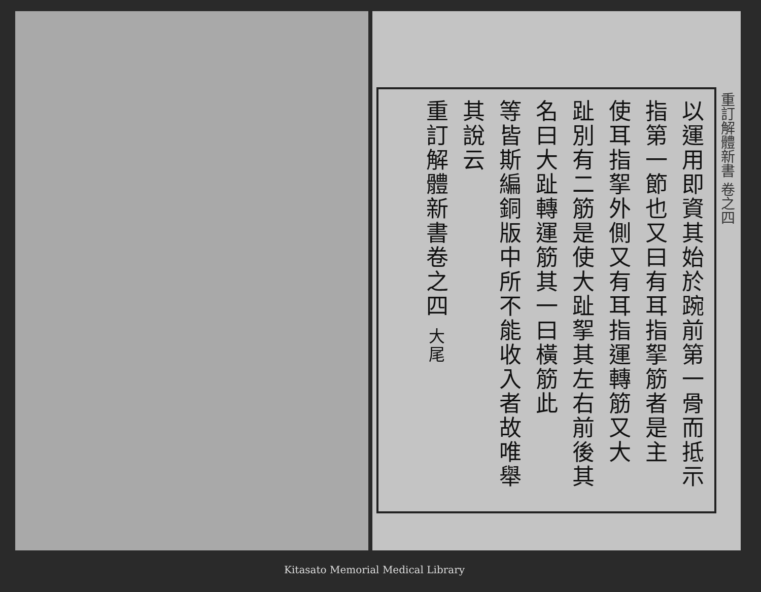重訂解體新書 卷之四
以運用即資其始於踠前第一骨而抵示
指第一節也又曰有耳指挐筋者是主
使耳指挐外側又有耳指運轉筋又大
趾別有二筋是使大趾挐其左右前後其
名曰大趾轉運筋其一曰橫筋此
等皆斯編銅版中所不能收入者故唯舉
其說云
重訂解體新書卷之四 大尾
Kitasato Memorial Medical Library